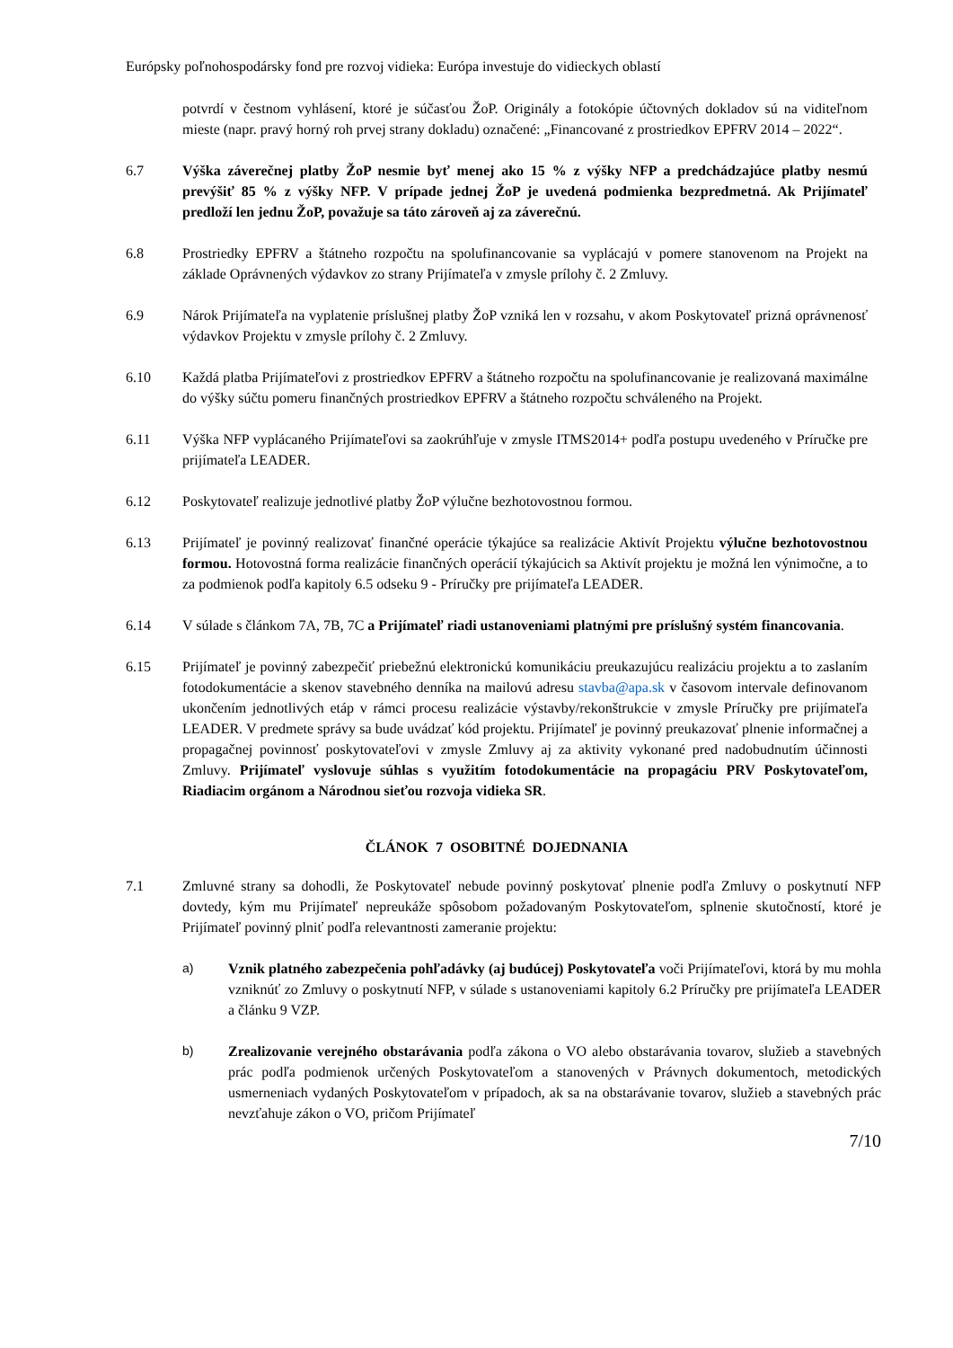Európsky poľnohospodársky fond pre rozvoj vidieka: Európa investuje do vidieckych oblastí
potvrdí v čestnom vyhlásení, ktoré je súčasťou ŽoP. Originály a fotokópie účtovných dokladov sú na viditeľnom mieste (napr. pravý horný roh prvej strany dokladu) označené: „Financované z prostriedkov EPFRV 2014 – 2022“.
6.7 Výška záverečnej platby ŽoP nesmie byť menej ako 15 % z výšky NFP a predchádzajúce platby nesmú prevýšiť 85 % z výšky NFP. V prípade jednej ŽoP je uvedená podmienka bezpredmetná. Ak Prijímateľ predloží len jednu ŽoP, považuje sa táto zároveň aj za záverečnú.
6.8 Prostriedky EPFRV a štátneho rozpočtu na spolufinancovanie sa vyplácajú v pomere stanovenom na Projekt na základe Oprávnených výdavkov zo strany Prijímateľa v zmysle prílohy č. 2 Zmluvy.
6.9 Nárok Prijímateľa na vyplatenie príslušnej platby ŽoP vzniká len v rozsahu, v akom Poskytovateľ prizná oprávnenosť výdavkov Projektu v zmysle prílohy č. 2 Zmluvy.
6.10 Každá platba Prijímateľovi z prostriedkov EPFRV a štátneho rozpočtu na spolufinancovanie je realizovaná maximálne do výšky súčtu pomeru finančných prostriedkov EPFRV a štátneho rozpočtu schváleného na Projekt.
6.11 Výška NFP vyplácaného Prijímateľovi sa zaokrúhľuje v zmysle ITMS2014+ podľa postupu uvedeného v Príručke pre prijímateľa LEADER.
6.12 Poskytovateľ realizuje jednotlivé platby ŽoP výlučne bezhotovostnou formou.
6.13 Prijímateľ je povinný realizovať finančné operácie týkajúce sa realizácie Aktivít Projektu výlučne bezhotovostnou formou. Hotovostná forma realizácie finančných operácií týkajúcich sa Aktivít projektu je možná len výnimočne, a to za podmienok podľa kapitoly 6.5 odseku 9 - Príručky pre prijímateľa LEADER.
6.14 V súlade s článkom 7A, 7B, 7C a Prijímateľ riadi ustanoveniami platnými pre príslušný systém financovania.
6.15 Prijímateľ je povinný zabezpečiť priebežnú elektronickú komunikáciu preukazujúcu realizáciu projektu a to zaslaním fotodokumentácie a skenov stavebného denníka na mailovú adresu stavba@apa.sk v časovom intervale definovanom ukončením jednotlivých etáp v rámci procesu realizácie výstavby/rekonštrukcie v zmysle Príručky pre prijímateľa LEADER. V predmete správy sa bude uvádzať kód projektu. Prijímateľ je povinný preukazovať plnenie informačnej a propagačnej povinnosť poskytovateľovi v zmysle Zmluvy aj za aktivity vykonané pred nadobudnutím účinnosti Zmluvy. Prijímateľ vyslovuje súhlas s využitím fotodokumentácie na propagáciu PRV Poskytovateľom, Riadiacim orgánom a Národnou sieťou rozvoja vidieka SR.
ČLÁNOK 7 OSOBITNÉ DOJEDNANIA
7.1 Zmluvné strany sa dohodli, že Poskytovateľ nebude povinný poskytovať plnenie podľa Zmluvy o poskytnutí NFP dovtedy, kým mu Prijímateľ nepreukáže spôsobom požadovaným Poskytovateľom, splnenie skutočností, ktoré je Prijímateľ povinný plniť podľa relevantnosti zameranie projektu:
a) Vznik platného zabezpečenia pohľadávky (aj budúcej) Poskytovateľa voči Prijímateľovi, ktorá by mu mohla vzniknúť zo Zmluvy o poskytnutí NFP, v súlade s ustanoveniami kapitoly 6.2 Príručky pre prijímateľa LEADER a článku 9 VZP.
b) Zrealizovanie verejného obstarávania podľa zákona o VO alebo obstarávania tovarov, služieb a stavebných prác podľa podmienok určených Poskytovateľom a stanovených v Právnych dokumentoch, metodických usmerneniach vydaných Poskytovateľom v prípadoch, ak sa na obstarávanie tovarov, služieb a stavebných prác nevzťahuje zákon o VO, pričom Prijímateľ
7/10